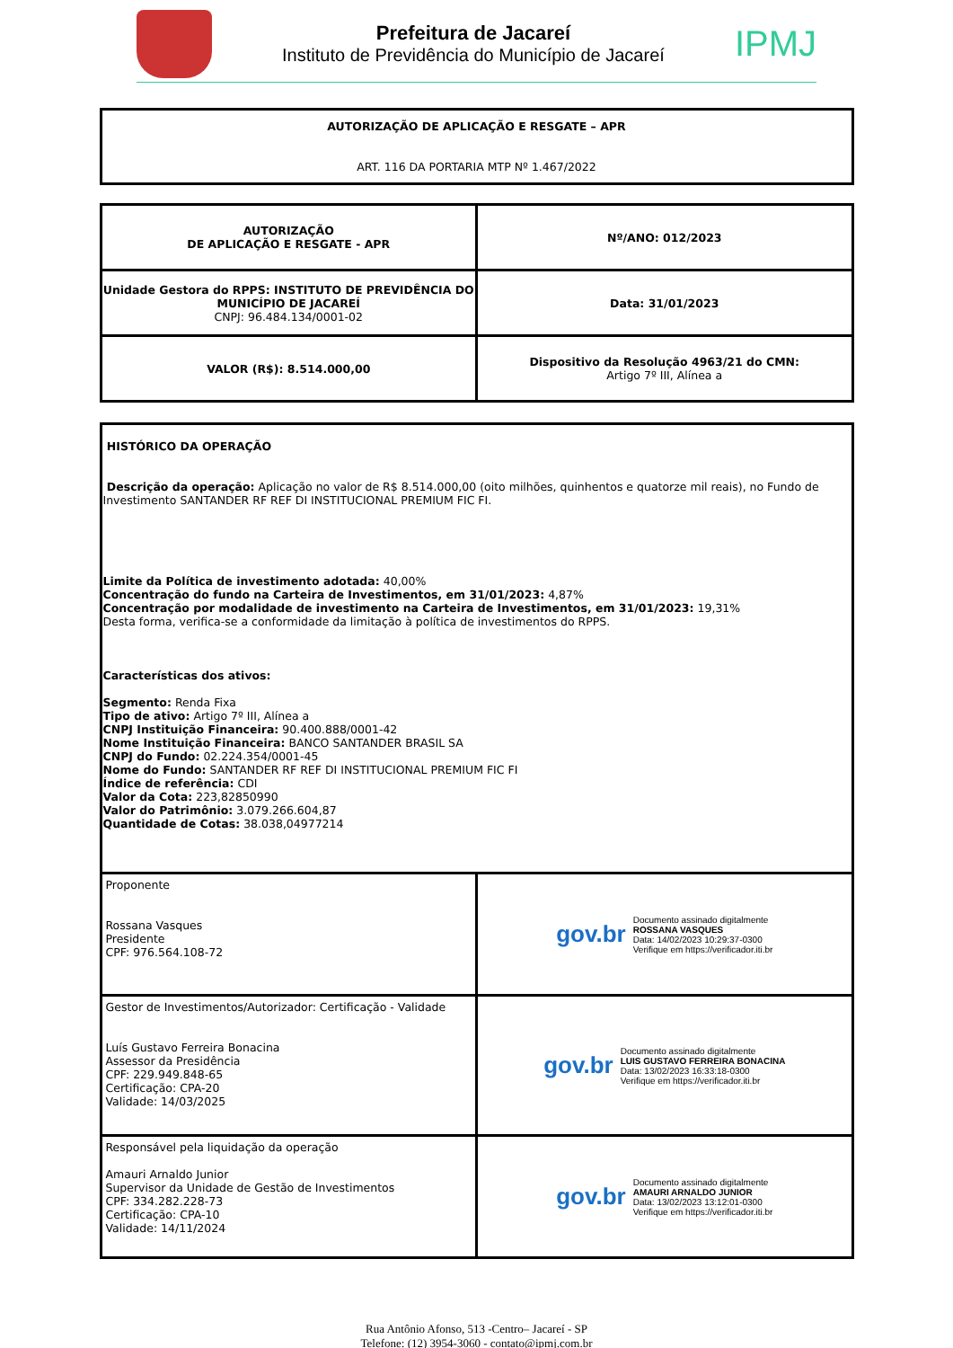Prefeitura de Jacareí
Instituto de Previdência do Município de Jacareí
IPMJ
| AUTORIZAÇÃO DE APLICAÇÃO E RESGATE – APR ART. 116 DA PORTARIA MTP Nº 1.467/2022 |
| AUTORIZAÇÃO DE APLICAÇÃO E RESGATE - APR | Nº/ANO: 012/2023 |
| Unidade Gestora do RPPS: INSTITUTO DE PREVIDÊNCIA DO MUNICÍPIO DE JACAREÍ CNPJ: 96.484.134/0001-02 | Data: 31/01/2023 |
| VALOR (R$): 8.514.000,00 | Dispositivo da Resolução 4963/21 do CMN: Artigo 7º III, Alínea a |
| HISTÓRICO DA OPERAÇÃO Descrição da operação: Aplicação no valor de R$ 8.514.000,00 (oito milhões, quinhentos e quatorze mil reais), no Fundo de Investimento SANTANDER RF REF DI INSTITUCIONAL PREMIUM FIC FI. Limite da Política de investimento adotada: 40,00% Concentração do fundo na Carteira de Investimentos, em 31/01/2023: 4,87% Concentração por modalidade de investimento na Carteira de Investimentos, em 31/01/2023: 19,31% Desta forma, verifica-se a conformidade da limitação à política de investimentos do RPPS. Características dos ativos: Segmento: Renda Fixa Tipo de ativo: Artigo 7º III, Alínea a CNPJ Instituição Financeira: 90.400.888/0001-42 Nome Instituição Financeira: BANCO SANTANDER BRASIL SA CNPJ do Fundo: 02.224.354/0001-45 Nome do Fundo: SANTANDER RF REF DI INSTITUCIONAL PREMIUM FIC FI Índice de referência: CDI Valor da Cota: 223,82850990 Valor do Patrimônio: 3.079.266.604,87 Quantidade de Cotas: 38.038,04977214 | |
| Proponente Rossana Vasques Presidente CPF: 976.564.108-72 | gov.br Documento assinado digitalmente ROSSANA VASQUES Data: 14/02/2023 10:29:37-0300 Verifique em https://verificador.iti.br |
| Gestor de Investimentos/Autorizador: Certificação - Validade Luís Gustavo Ferreira Bonacina Assessor da Presidência CPF: 229.949.848-65 Certificação: CPA-20 Validade: 14/03/2025 | gov.br Documento assinado digitalmente LUIS GUSTAVO FERREIRA BONACINA Data: 13/02/2023 16:33:18-0300 Verifique em https://verificador.iti.br |
| Responsável pela liquidação da operação Amauri Arnaldo Junior Supervisor da Unidade de Gestão de Investimentos CPF: 334.282.228-73 Certificação: CPA-10 Validade: 14/11/2024 | gov.br Documento assinado digitalmente AMAURI ARNALDO JUNIOR Data: 13/02/2023 13:12:01-0300 Verifique em https://verificador.iti.br |
Rua Antônio Afonso, 513 -Centro– Jacareí - SP
Telefone: (12) 3954-3060 - contato@ipmj.com.br